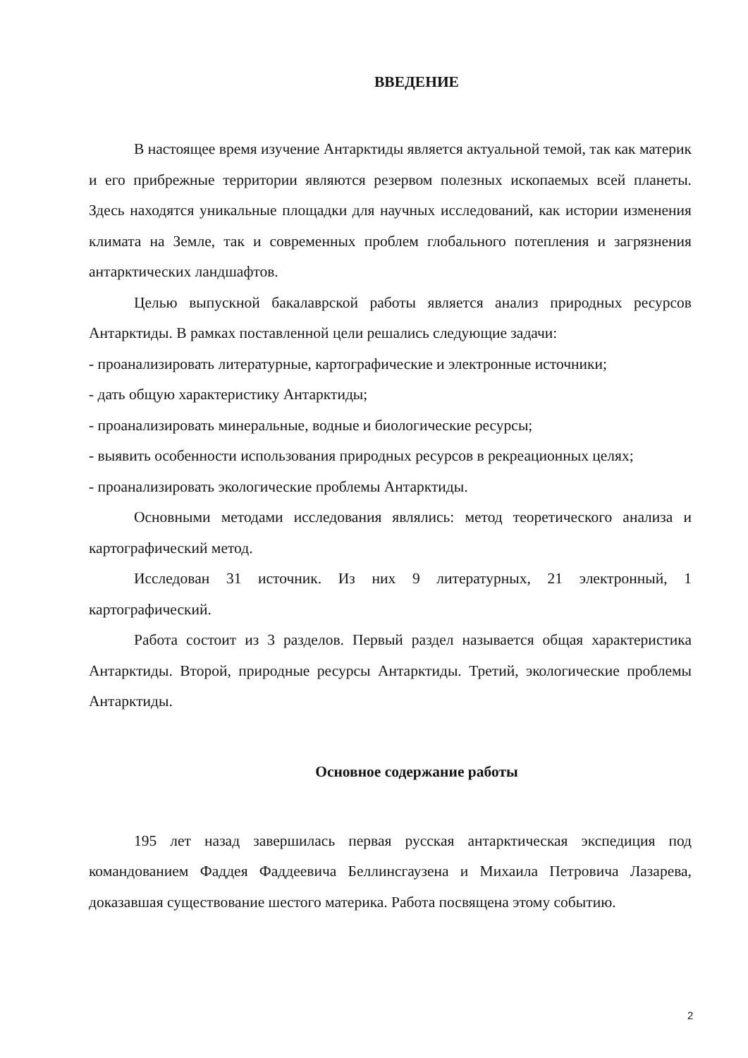ВВЕДЕНИЕ
В настоящее время изучение Антарктиды является актуальной темой, так как материк и его прибрежные территории являются резервом полезных ископаемых всей планеты. Здесь находятся уникальные площадки для научных исследований, как истории изменения климата на Земле, так и современных проблем глобального потепления и загрязнения антарктических ландшафтов.
Целью выпускной бакалаврской работы является анализ природных ресурсов Антарктиды. В рамках поставленной цели решались следующие задачи:
- проанализировать литературные, картографические и электронные источники;
- дать общую характеристику Антарктиды;
- проанализировать минеральные, водные и биологические ресурсы;
- выявить особенности использования природных ресурсов в рекреационных целях;
- проанализировать экологические проблемы Антарктиды.
Основными методами исследования являлись: метод теоретического анализа и картографический метод.
Исследован 31 источник. Из них 9 литературных, 21 электронный, 1 картографический.
Работа состоит из 3 разделов. Первый раздел называется общая характеристика Антарктиды. Второй, природные ресурсы Антарктиды. Третий, экологические проблемы Антарктиды.
Основное содержание работы
195 лет назад завершилась первая русская антарктическая экспедиция под командованием Фаддея Фаддеевича Беллинсгаузена и Михаила Петровича Лазарева, доказавшая существование шестого материка. Работа посвящена этому событию.
2